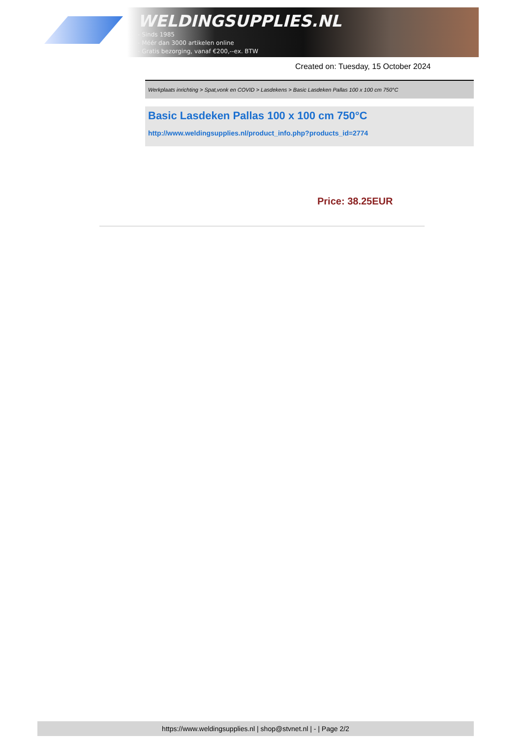WELDINGSUPPLIES.NL
- Sinds 1985
- Méér dan 3000 artikelen online
- Gratis bezorging, vanaf €200,--ex. BTW
Created on: Tuesday, 15 October 2024
Werkplaats inrichting > Spat,vonk en COVID > Lasdekens > Basic Lasdeken Pallas 100 x 100 cm 750°C
Basic Lasdeken Pallas 100 x 100 cm 750°C
http://www.weldingsupplies.nl/product_info.php?products_id=2774
Price: 38.25EUR
https://www.weldingsupplies.nl | shop@stvnet.nl | - | Page 2/2